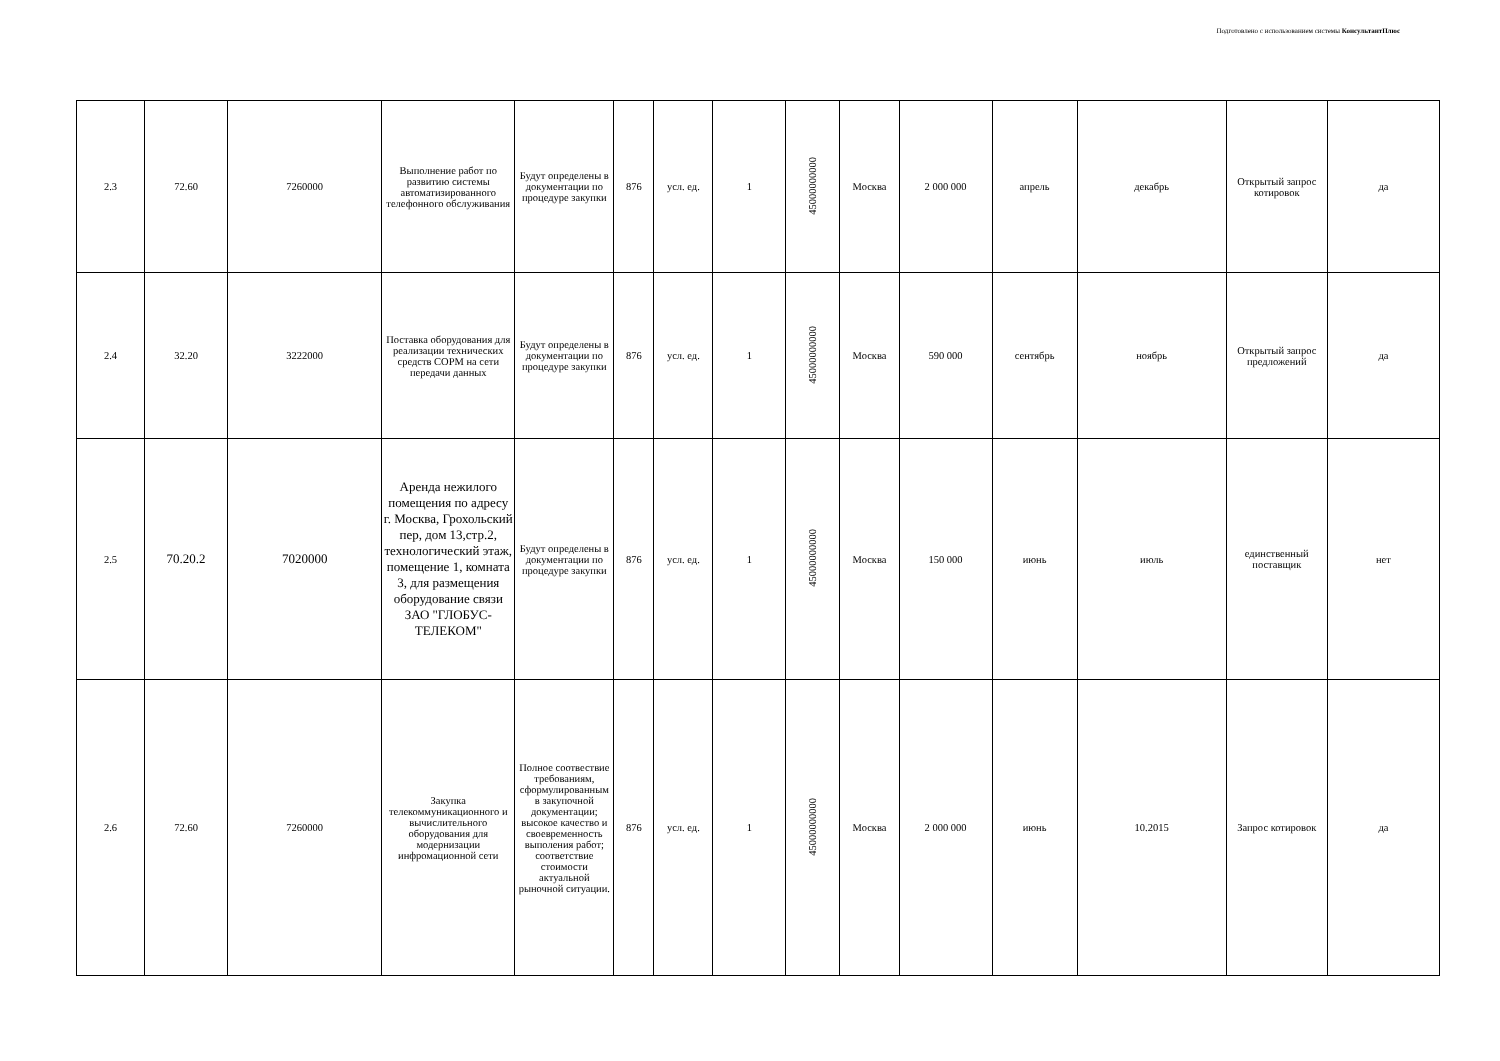Подготовлено с использованием системы КонсультантПлюс
| 2.3 | 72.60 | 7260000 | Выполнение работ по развитию системы автоматизированного телефонного обслуживания | Будут определены в документации по процедуре закупки | 876 | усл. ед. | 1 | 45000000000 | Москва | 2 000 000 | апрель | декабрь | Открытый запрос котировок | да |
| 2.4 | 32.20 | 3222000 | Поставка оборудования для реализации технических средств СОРМ на сети передачи данных | Будут определены в документации по процедуре закупки | 876 | усл. ед. | 1 | 45000000000 | Москва | 590 000 | сентябрь | ноябрь | Открытый запрос предложений | да |
| 2.5 | 70.20.2 | 7020000 | Аренда нежилого помещения по адресу г. Москва, Грохольский пер, дом 13,стр.2, технологический этаж, помещение 1, комната 3, для размещения оборудование связи ЗАО "ГЛОБУС-ТЕЛЕКОМ" | Будут определены в документации по процедуре закупки | 876 | усл. ед. | 1 | 45000000000 | Москва | 150 000 | июнь | июль | единственный поставщик | нет |
| 2.6 | 72.60 | 7260000 | Закупка телекоммуникационного и вычислительного оборудования для модернизации инфромационной сети | Полное соотвествие требованиям, сформулированным в закупочной документации; высокое качество и своевременность выполения работ; соответствие стоимости актуальной рыночной ситуации. | 876 | усл. ед. | 1 | 45000000000 | Москва | 2 000 000 | июнь | 10.2015 | Запрос котировок | да |